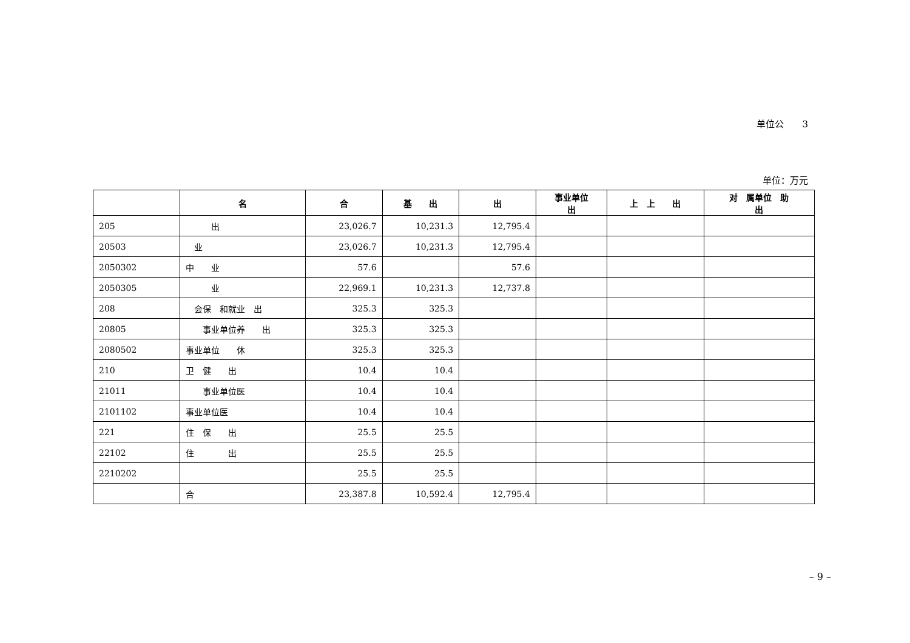单位公　　3
单位：万元
| | 名 | 合 | 基 出 | 出 | 事业单位 出 | 上 上 出 | 对 属单位 助 出 |
| --- | --- | --- | --- | --- | --- | --- | --- |
| 205 | 出 | 23,026.7 | 10,231.3 | 12,795.4 | | | |
| 20503 | 业 | 23,026.7 | 10,231.3 | 12,795.4 | | | |
| 2050302 | 中 业 | 57.6 | | 57.6 | | | |
| 2050305 | 业 | 22,969.1 | 10,231.3 | 12,737.8 | | | |
| 208 | 会保 和就业 出 | 325.3 | 325.3 | | | | |
| 20805 | 事业单位养 出 | 325.3 | 325.3 | | | | |
| 2080502 | 事业单位 休 | 325.3 | 325.3 | | | | |
| 210 | 卫 健 出 | 10.4 | 10.4 | | | | |
| 21011 | 事业单位医 | 10.4 | 10.4 | | | | |
| 2101102 | 事业单位医 | 10.4 | 10.4 | | | | |
| 221 | 住 保 出 | 25.5 | 25.5 | | | | |
| 22102 | 住 出 | 25.5 | 25.5 | | | | |
| 2210202 | | 25.5 | 25.5 | | | | |
| | 合 | 23,387.8 | 10,592.4 | 12,795.4 | | | |
– 9 –